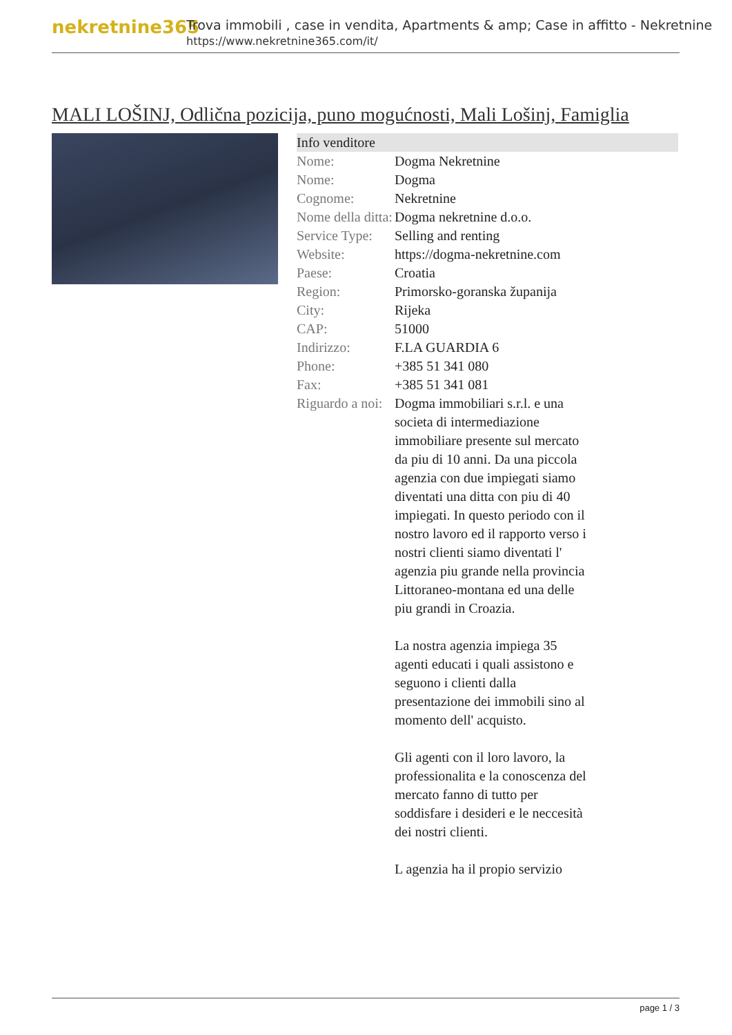nekretnine365
Trova immobili , case in vendita, Apartments & amp; Case in affitto - Nekretnine
https://www.nekretnine365.com/it/
MALI LOŠINJ, Odlična pozicija, puno mogućnosti, Mali Lošinj, Famiglia
| Info venditore | |
| --- | --- |
| Nome: | Dogma Nekretnine |
| Nome: | Dogma |
| Cognome: | Nekretnine |
| Nome della ditta: | Dogma nekretnine d.o.o. |
| Service Type: | Selling and renting |
| Website: | https://dogma-nekretnine.com |
| Paese: | Croatia |
| Region: | Primorsko-goranska županija |
| City: | Rijeka |
| CAP: | 51000 |
| Indirizzo: | F.LA GUARDIA 6 |
| Phone: | +385 51 341 080 |
| Fax: | +385 51 341 081 |
| Riguardo a noi: | Dogma immobiliari s.r.l. e una societa di intermediazione immobiliare presente sul mercato da piu di 10 anni. Da una piccola agenzia con due impiegati siamo diventati una ditta con piu di 40 impiegati. In questo periodo con il nostro lavoro ed il rapporto verso i nostri clienti siamo diventati l' agenzia piu grande nella provincia Littoraneo-montana ed una delle piu grandi in Croazia. La nostra agenzia impiega 35 agenti educati i quali assistono e seguono i clienti dalla presentazione dei immobili sino al momento dell' acquisto. Gli agenti con il loro lavoro, la professionalita e la conoscenza del mercato fanno di tutto per soddisfare i desideri e le neccesità dei nostri clienti. L agenzia ha il propio servizio |
page 1 / 3